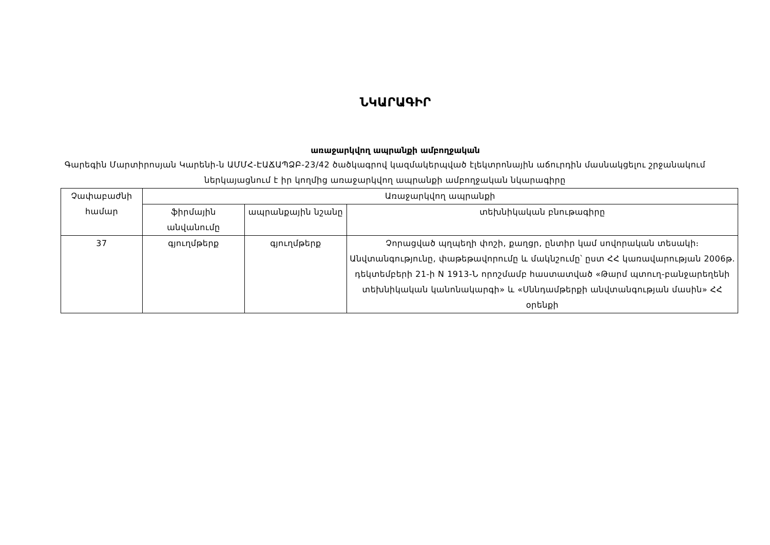ՆԿԱՐԱԳԻՐ
առաջարկվող ապրանքի ամբողջական
Գարեգին Մարտիրոսյան Կարենի-ն ԱՄՄՀ-ԷԱՃԱՊՁԲ-23/42 ծածկագրով կազմակերպված էլեկտրոնային աճուրդին մասնակցելու շրջանակում ներկայացնում է իր կողմից առաջարկվող ապրանքի ամբողջական նկարագիրը
| Չափաբաժնի համար | Առաջարկվող ապրանքի | | |
| | ֆիրմային անվանումը | ապրանքային նշանը | տեխնիկական բնութագիրը |
| 37 | գյուղմթերք | գյուղմթերք | Չորացված պղպեղի փոշի, քաղցր, ընտիր կամ սովորական տեսակի։ Անվտանգությունը, փաթեթավորումը և մակնշումը՝ ըստ ՀՀ կառավարության 2006թ. դեկտեմբերի 21-ի N 1913-Ն որոշմամբ հաստատված «Թարմ պտուղ-բանջարեղենի տեխնիկական կանոնակարգի» և «Սննդամթերքի անվտանգության մասին» ՀՀ օրենքի |